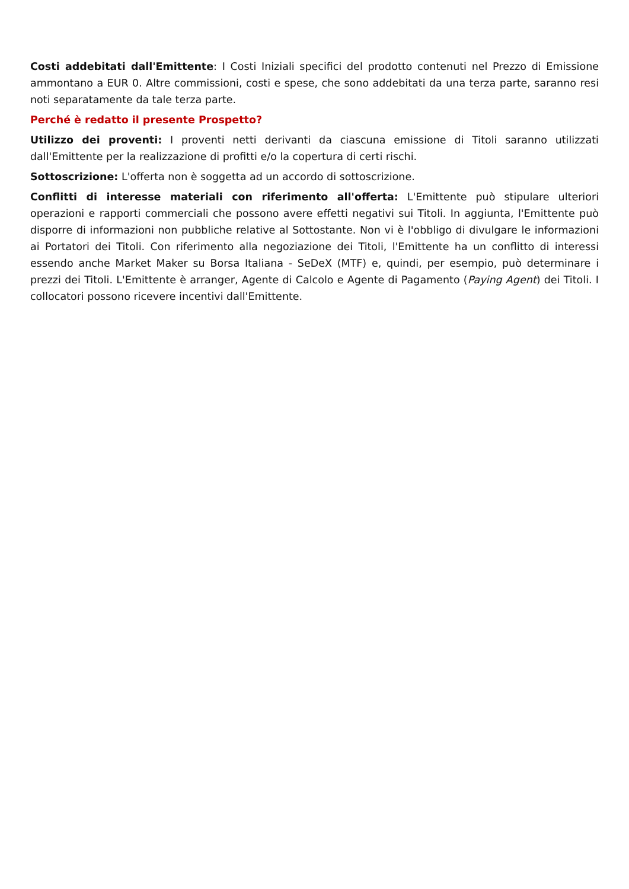Costi addebitati dall'Emittente: I Costi Iniziali specifici del prodotto contenuti nel Prezzo di Emissione ammontano a EUR 0. Altre commissioni, costi e spese, che sono addebitati da una terza parte, saranno resi noti separatamente da tale terza parte.
Perché è redatto il presente Prospetto?
Utilizzo dei proventi: I proventi netti derivanti da ciascuna emissione di Titoli saranno utilizzati dall'Emittente per la realizzazione di profitti e/o la copertura di certi rischi.
Sottoscrizione: L'offerta non è soggetta ad un accordo di sottoscrizione.
Conflitti di interesse materiali con riferimento all'offerta: L'Emittente può stipulare ulteriori operazioni e rapporti commerciali che possono avere effetti negativi sui Titoli. In aggiunta, l'Emittente può disporre di informazioni non pubbliche relative al Sottostante. Non vi è l'obbligo di divulgare le informazioni ai Portatori dei Titoli. Con riferimento alla negoziazione dei Titoli, l'Emittente ha un conflitto di interessi essendo anche Market Maker su Borsa Italiana - SeDeX (MTF) e, quindi, per esempio, può determinare i prezzi dei Titoli. L'Emittente è arranger, Agente di Calcolo e Agente di Pagamento (Paying Agent) dei Titoli. I collocatori possono ricevere incentivi dall'Emittente.